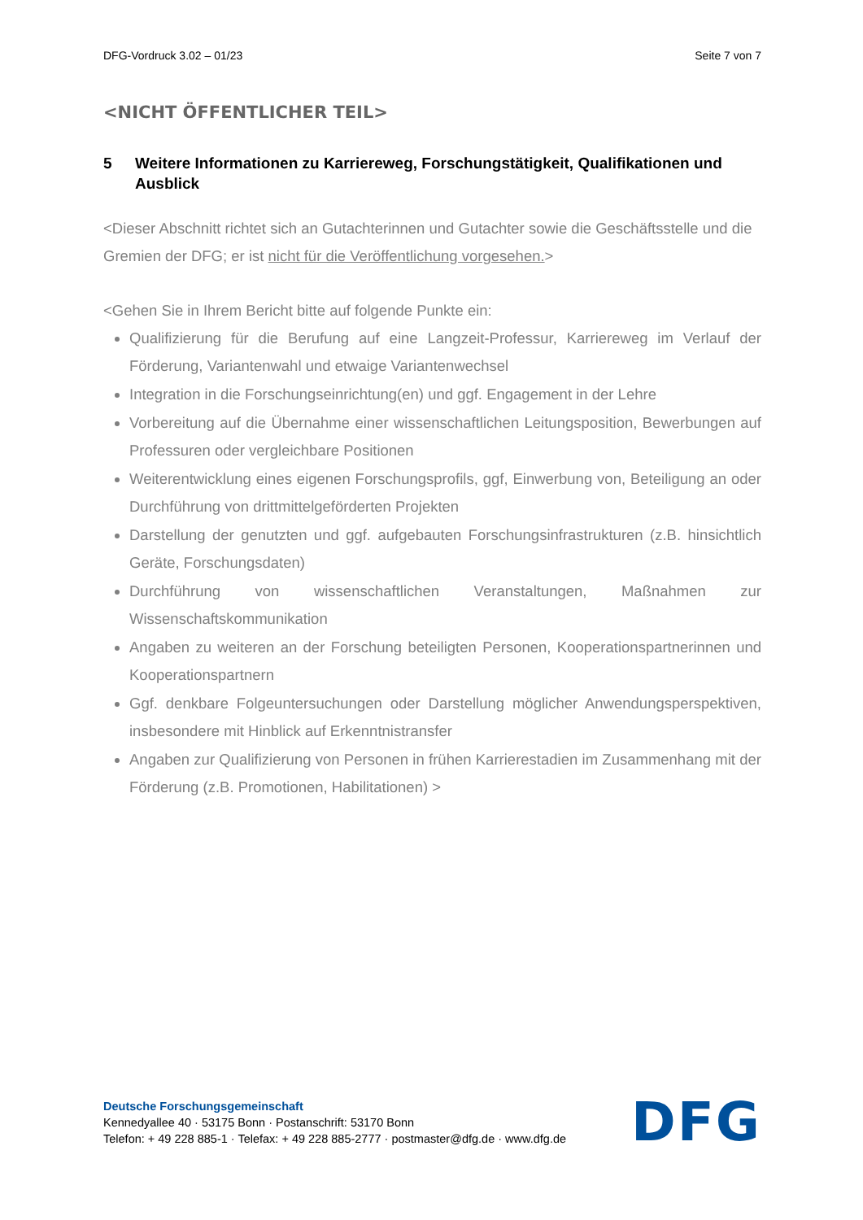DFG-Vordruck 3.02 – 01/23 Seite 7 von 7
<NICHT ÖFFENTLICHER TEIL>
5 Weitere Informationen zu Karriereweg, Forschungstätigkeit, Qualifikationen und Ausblick
<Dieser Abschnitt richtet sich an Gutachterinnen und Gutachter sowie die Geschäftsstelle und die Gremien der DFG; er ist nicht für die Veröffentlichung vorgesehen.>
<Gehen Sie in Ihrem Bericht bitte auf folgende Punkte ein:
Qualifizierung für die Berufung auf eine Langzeit-Professur, Karriereweg im Verlauf der Förderung, Variantenwahl und etwaige Variantenwechsel
Integration in die Forschungseinrichtung(en) und ggf. Engagement in der Lehre
Vorbereitung auf die Übernahme einer wissenschaftlichen Leitungsposition, Bewerbungen auf Professuren oder vergleichbare Positionen
Weiterentwicklung eines eigenen Forschungsprofils, ggf, Einwerbung von, Beteiligung an oder Durchführung von drittmittelgeförderten Projekten
Darstellung der genutzten und ggf. aufgebauten Forschungsinfrastrukturen (z.B. hinsichtlich Geräte, Forschungsdaten)
Durchführung von wissenschaftlichen Veranstaltungen, Maßnahmen zur Wissenschaftskommunikation
Angaben zu weiteren an der Forschung beteiligten Personen, Kooperationspartnerinnen und Kooperationspartnern
Ggf. denkbare Folgeuntersuchungen oder Darstellung möglicher Anwendungsperspektiven, insbesondere mit Hinblick auf Erkenntnistransfer
Angaben zur Qualifizierung von Personen in frühen Karrierestadien im Zusammenhang mit der Förderung (z.B. Promotionen, Habilitationen) >
Deutsche Forschungsgemeinschaft
Kennedyallee 40 · 53175 Bonn · Postanschrift: 53170 Bonn
Telefon: + 49 228 885-1 · Telefax: + 49 228 885-2777 · postmaster@dfg.de · www.dfg.de
DFG